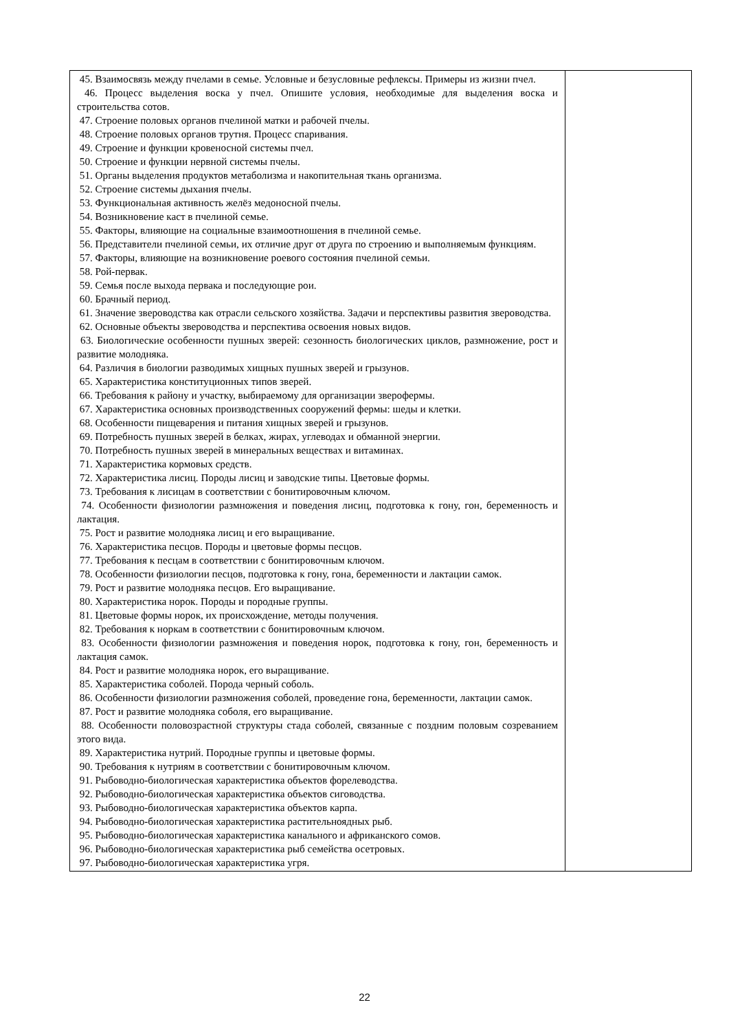| 45. Взаимосвязь между пчелами в семье. Условные и безусловные рефлексы. Примеры из жизни пчел. 46. Процесс выделения воска у пчел. Опишите условия, необходимые для выделения воска и строительства сотов. 47. Строение половых органов пчелиной матки и рабочей пчелы. 48. Строение половых органов трутня. Процесс спаривания. 49. Строение и функции кровеносной системы пчел. 50. Строение и функции нервной системы пчелы. 51. Органы выделения продуктов метаболизма и накопительная ткань организма. 52. Строение системы дыхания пчелы. 53. Функциональная активность желёз медоносной пчелы. 54. Возникновение каст в пчелиной семье. 55. Факторы, влияющие на социальные взаимоотношения в пчелиной семье. 56. Представители пчелиной семьи, их отличие друг от друга по строению и выполняемым функциям. 57. Факторы, влияющие на возникновение роевого состояния пчелиной семьи. 58. Рой-первак. 59. Семья после выхода первака и последующие рои. 60. Брачный период. 61. Значение звероводства как отрасли сельского хозяйства. Задачи и перспективы развития звероводства. 62. Основные объекты звероводства и перспектива освоения новых видов. 63. Биологические особенности пушных зверей: сезонность биологических циклов, размножение, рост и развитие молодняка. 64. Различия в биологии разводимых хищных пушных зверей и грызунов. 65. Характеристика конституционных типов зверей. 66. Требования к району и участку, выбираемому для организации зверофермы. 67. Характеристика основных производственных сооружений фермы: шеды и клетки. 68. Особенности пищеварения и питания хищных зверей и грызунов. 69. Потребность пушных зверей в белках, жирах, углеводах и обманной энергии. 70. Потребность пушных зверей в минеральных веществах и витаминах. 71. Характеристика кормовых средств. 72. Характеристика лисиц. Породы лисиц и заводские типы. Цветовые формы. 73. Требования к лисицам в соответствии с бонитировочным ключом. 74. Особенности физиологии размножения и поведения лисиц, подготовка к гону, гон, беременность и лактация. 75. Рост и развитие молодняка лисиц и его выращивание. 76. Характеристика песцов. Породы и цветовые формы песцов. 77. Требования к песцам в соответствии с бонитировочным ключом. 78. Особенности физиологии песцов, подготовка к гону, гона, беременности и лактации самок. 79. Рост и развитие молодняка песцов. Его выращивание. 80. Характеристика норок. Породы и породные группы. 81. Цветовые формы норок, их происхождение, методы получения. 82. Требования к норкам в соответствии с бонитировочным ключом. 83. Особенности физиологии размножения и поведения норок, подготовка к гону, гон, беременность и лактация самок. 84. Рост и развитие молодняка норок, его выращивание. 85. Характеристика соболей. Порода черный соболь. 86. Особенности физиологии размножения соболей, проведение гона, беременности, лактации самок. 87. Рост и развитие молодняка соболя, его выращивание. 88. Особенности половозрастной структуры стада соболей, связанные с поздним половым созреванием этого вида. 89. Характеристика нутрий. Породные группы и цветовые формы. 90. Требования к нутриям в соответствии с бонитировочным ключом. 91. Рыбоводно-биологическая характеристика объектов форелеводства. 92. Рыбоводно-биологическая характеристика объектов сиговодства. 93. Рыбоводно-биологическая характеристика объектов карпа. 94. Рыбоводно-биологическая характеристика растительноядных рыб. 95. Рыбоводно-биологическая характеристика канального и африканского сомов. 96. Рыбоводно-биологическая характеристика рыб семейства осетровых. 97. Рыбоводно-биологическая характеристика угря. | |
22